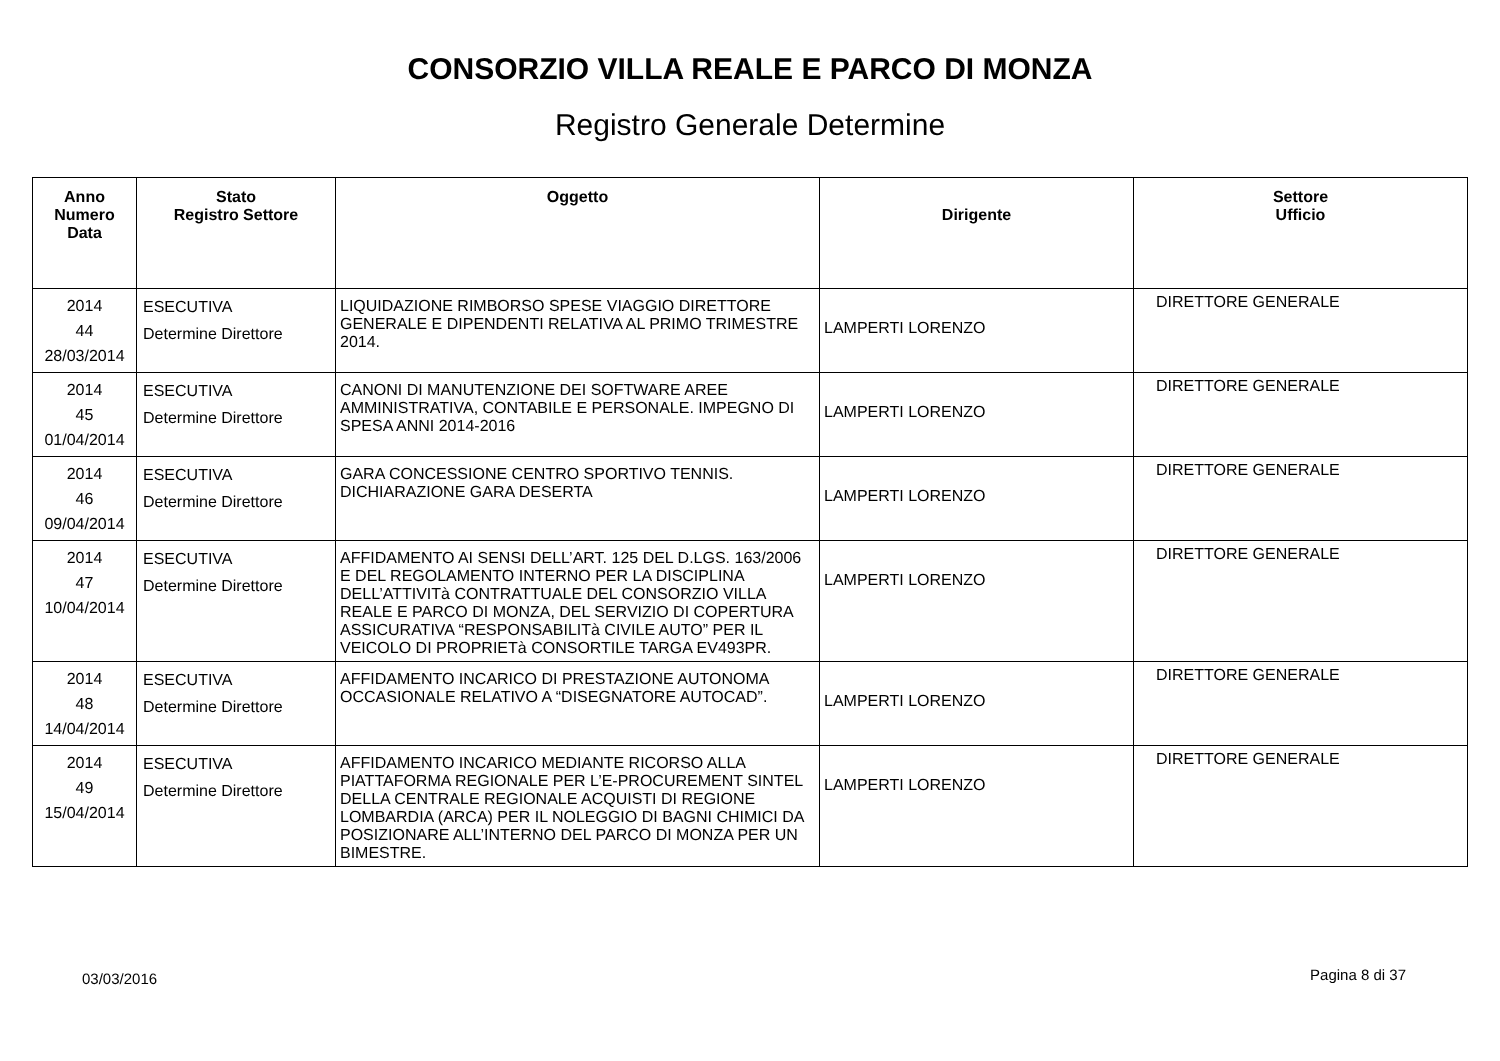CONSORZIO VILLA REALE E PARCO DI MONZA
Registro Generale Determine
| Anno Numero Data | Stato Registro Settore | Oggetto | Dirigente | Settore Ufficio |
| --- | --- | --- | --- | --- |
| 2014 44 28/03/2014 | ESECUTIVA Determine Direttore | LIQUIDAZIONE RIMBORSO SPESE VIAGGIO DIRETTORE GENERALE E DIPENDENTI RELATIVA AL PRIMO TRIMESTRE 2014. | LAMPERTI LORENZO | DIRETTORE GENERALE |
| 2014 45 01/04/2014 | ESECUTIVA Determine Direttore | CANONI DI MANUTENZIONE DEI SOFTWARE AREE AMMINISTRATIVA, CONTABILE E PERSONALE. IMPEGNO DI SPESA ANNI 2014-2016 | LAMPERTI LORENZO | DIRETTORE GENERALE |
| 2014 46 09/04/2014 | ESECUTIVA Determine Direttore | GARA CONCESSIONE CENTRO SPORTIVO TENNIS. DICHIARAZIONE GARA DESERTA | LAMPERTI LORENZO | DIRETTORE GENERALE |
| 2014 47 10/04/2014 | ESECUTIVA Determine Direttore | AFFIDAMENTO AI SENSI DELL’ART. 125 DEL D.LGS. 163/2006 E DEL REGOLAMENTO INTERNO PER LA DISCIPLINA DELL’ATTIVITà CONTRATTUALE DEL CONSORZIO VILLA REALE E PARCO DI MONZA, DEL SERVIZIO DI COPERTURA ASSICURATIVA “RESPONSABILITà CIVILE AUTO” PER IL VEICOLO DI PROPRIETà CONSORTILE TARGA EV493PR. | LAMPERTI LORENZO | DIRETTORE GENERALE |
| 2014 48 14/04/2014 | ESECUTIVA Determine Direttore | AFFIDAMENTO INCARICO DI PRESTAZIONE AUTONOMA OCCASIONALE RELATIVO A “DISEGNATORE AUTOCAD”. | LAMPERTI LORENZO | DIRETTORE GENERALE |
| 2014 49 15/04/2014 | ESECUTIVA Determine Direttore | AFFIDAMENTO INCARICO MEDIANTE RICORSO ALLA PIATTAFORMA REGIONALE PER L’E-PROCUREMENT SINTEL DELLA CENTRALE REGIONALE ACQUISTI DI REGIONE LOMBARDIA (ARCA) PER IL NOLEGGIO DI BAGNI CHIMICI DA POSIZIONARE ALL’INTERNO DEL PARCO DI MONZA PER UN BIMESTRE. | LAMPERTI LORENZO | DIRETTORE GENERALE |
03/03/2016 Pagina 8 di 37